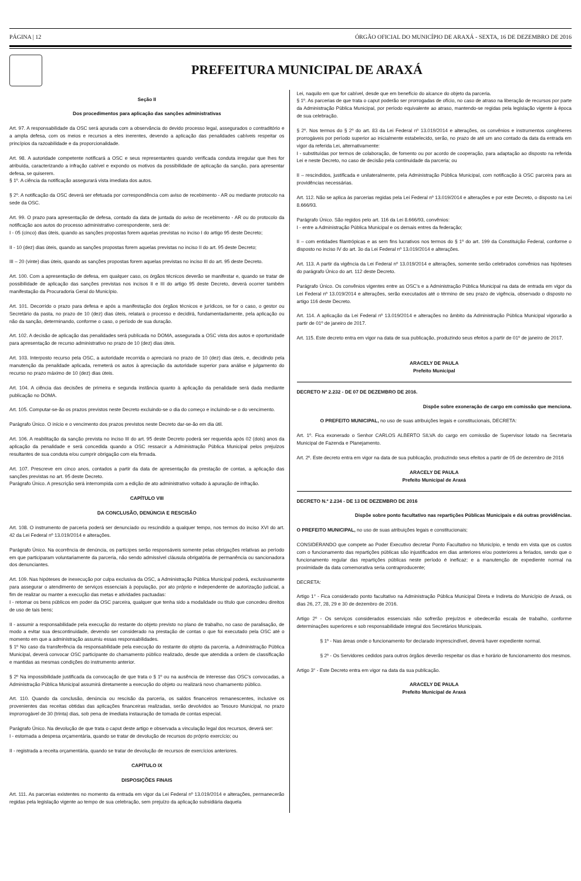PÁGINA | 12 ÓRGÃO OFICIAL DO MUNICÍPIO DE ARAXÁ - SEXTA, 16 DE DEZEMBRO DE 2016
PREFEITURA MUNICIPAL DE ARAXÁ
Seção II
Dos procedimentos para aplicação das sanções administrativas
Art. 97. A responsabilidade da OSC será apurada com a observância do devido processo legal, assegurados o contraditório e a ampla defesa, com os meios e recursos a eles inerentes, devendo a aplicação das penalidades cabíveis respeitar os princípios da razoabilidade e da proporcionalidade.
Art. 98. A autoridade competente notificará a OSC e seus representantes quando verificada conduta irregular que lhes for atribuída, caracterizando a infração cabível e expondo os motivos da possibilidade de aplicação da sanção, para apresentar defesa, se quiserem.
§ 1º. A ciência da notificação assegurará vista imediata dos autos.
§ 2º. A notificação da OSC deverá ser efetuada por correspondência com aviso de recebimento - AR ou mediante protocolo na sede da OSC.
Art. 99. O prazo para apresentação de defesa, contado da data de juntada do aviso de recebimento - AR ou do protocolo da notificação aos autos do processo administrativo correspondente, será de:
I - 05 (cinco) dias úteis, quando as sanções propostas forem aquelas previstas no inciso I do artigo 95 deste Decreto;
II - 10 (dez) dias úteis, quando as sanções propostas forem aquelas previstas no inciso II do art. 95 deste Decreto;
III – 20 (vinte) dias úteis, quando as sanções propostas forem aquelas previstas no inciso III do art. 95 deste Decreto.
Art. 100. Com a apresentação de defesa, em qualquer caso, os órgãos técnicos deverão se manifestar e, quando se tratar de possibilidade de aplicação das sanções previstas nos incisos II e III do artigo 95 deste Decreto, deverá ocorrer também manifestação da Procuradoria Geral do Município.
Art. 101. Decorrido o prazo para defesa e após a manifestação dos órgãos técnicos e jurídicos, se for o caso, o gestor ou Secretário da pasta, no prazo de 10 (dez) dias úteis, relatará o processo e decidirá, fundamentadamente, pela aplicação ou não da sanção, determinando, conforme o caso, o período de sua duração.
Art. 102. A decisão de aplicação das penalidades será publicada no DOMA, assegurada a OSC vista dos autos e oportunidade para apresentação de recurso administrativo no prazo de 10 (dez) dias úteis.
Art. 103. Interposto recurso pela OSC, a autoridade recorrida o apreciará no prazo de 10 (dez) dias úteis, e, decidindo pela manutenção da penalidade aplicada, remeterá os autos à apreciação da autoridade superior para análise e julgamento do recurso no prazo máximo de 10 (dez) dias úteis.
Art. 104. A ciência das decisões de primeira e segunda instância quanto à aplicação da penalidade será dada mediante publicação no DOMA.
Art. 105. Computar-se-ão os prazos previstos neste Decreto excluindo-se o dia do começo e incluindo-se o do vencimento.
Parágrafo Único. O início e o vencimento dos prazos previstos neste Decreto dar-se-ão em dia útil.
Art. 106. A reabilitação da sanção prevista no inciso III do art. 95 deste Decreto poderá ser requerida após 02 (dois) anos da aplicação da penalidade e será concedida quando a OSC ressarcir a Administração Pública Municipal pelos prejuízos resultantes de sua conduta e/ou cumprir obrigação com ela firmada.
Art. 107. Prescreve em cinco anos, contados a partir da data de apresentação da prestação de contas, a aplicação das sanções previstas no art. 95 deste Decreto.
Parágrafo Único. A prescrição será interrompida com a edição de ato administrativo voltado à apuração de infração.
CAPÍTULO VIII
DA CONCLUSÃO, DENÚNCIA E RESCISÃO
Art. 108. O instrumento de parceria poderá ser denunciado ou rescindido a qualquer tempo, nos termos do inciso XVI do art. 42 da Lei Federal nº 13.019/2014 e alterações.
Parágrafo Único. Na ocorrência de denúncia, os partícipes serão responsáveis somente pelas obrigações relativas ao período em que participaram voluntariamente da parceria, não sendo admissível cláusula obrigatória de permanência ou sancionadora dos denunciantes.
Art. 109. Nas hipóteses de inexecução por culpa exclusiva da OSC, a Administração Pública Municipal poderá, exclusivamente para assegurar o atendimento de serviços essenciais à população, por ato próprio e independente de autorização judicial, a fim de realizar ou manter a execução das metas e atividades pactuadas:
I - retomar os bens públicos em poder da OSC parceira, qualquer que tenha sido a modalidade ou título que concedeu direitos de uso de tais bens;
II - assumir a responsabilidade pela execução do restante do objeto previsto no plano de trabalho, no caso de paralisação, de modo a evitar sua descontinuidade, devendo ser considerado na prestação de contas o que foi executado pela OSC até o momento em que a administração assumiu essas responsabilidades.
§ 1º No caso da transferência da responsabilidade pela execução do restante do objeto da parceria, a Administração Pública Municipal, deverá convocar OSC participante do chamamento público realizado, desde que atendida a ordem de classificação e mantidas as mesmas condições do instrumento anterior.
§ 2º Na impossibilidade justificada da convocação de que trata o § 1º ou na ausência de interesse das OSC's convocadas, a Administração Pública Municipal assumirá diretamente a execução do objeto ou realizará novo chamamento público.
Art. 110. Quando da conclusão, denúncia ou rescisão da parceria, os saldos financeiros remanescentes, inclusive os provenientes das receitas obtidas das aplicações financeiras realizadas, serão devolvidos ao Tesouro Municipal, no prazo improrrogável de 30 (trinta) dias, sob pena de imediata instauração de tomada de contas especial.
Parágrafo Único. Na devolução de que trata o caput deste artigo e observada a vinculação legal dos recursos, deverá ser:
I - estornada a despesa orçamentária, quando se tratar de devolução de recursos do próprio exercício; ou
II - registrada a receita orçamentária, quando se tratar de devolução de recursos de exercícios anteriores.
CAPÍTULO IX
DISPOSIÇÕES FINAIS
Art. 111. As parcerias existentes no momento da entrada em vigor da Lei Federal nº 13.019/2014 e alterações, permanecerão regidas pela legislação vigente ao tempo de sua celebração, sem prejuízo da aplicação subsidiária daquela
Lei, naquilo em que for cabível, desde que em benefício do alcance do objeto da parceria.
§ 1º. As parcerias de que trata o caput poderão ser prorrogadas de ofício, no caso de atraso na liberação de recursos por parte da Administração Pública Municipal, por período equivalente ao atraso, mantendo-se regidas pela legislação vigente à época de sua celebração.
§ 2º. Nos termos do § 2º do art. 83 da Lei Federal nº 13.019/2014 e alterações, os convênios e instrumentos congêneres prorrogáveis por período superior ao inicialmente estabelecido, serão, no prazo de até um ano contado da data da entrada em vigor da referida Lei, alternativamente:
I - substituídas por termos de colaboração, de fomento ou por acordo de cooperação, para adaptação ao disposto na referida Lei e neste Decreto, no caso de decisão pela continuidade da parceria; ou
II – rescindidos, justificada e unilateralmente, pela Administração Pública Municipal, com notificação à OSC parceira para as providências necessárias.
Art. 112. Não se aplica às parcerias regidas pela Lei Federal nº 13.019/2014 e alterações e por este Decreto, o disposto na Lei 8.666/93.
Parágrafo Único. São regidos pelo art. 116 da Lei 8.666/93, convênios:
I - entre a Administração Pública Municipal e os demais entres da federação;
II – com entidades filantrópicas e as sem fins lucrativos nos termos do § 1º do art. 199 da Constituição Federal, conforme o disposto no inciso IV do art. 3o da Lei Federal nº 13.019/2014 e alterações.
Art. 113. A partir da vigência da Lei Federal nº 13.019/2014 e alterações, somente serão celebrados convênios nas hipóteses do parágrafo Único do art. 112 deste Decreto.
Parágrafo Único. Os convênios vigentes entre as OSC's e a Administração Pública Municipal na data de entrada em vigor da Lei Federal nº 13.019/2014 e alterações, serão executados até o término de seu prazo de vigência, observado o disposto no artigo 116 deste Decreto.
Art. 114. A aplicação da Lei Federal nº 13.019/2014 e alterações no âmbito da Administração Pública Municipal vigorarão a partir de 01º de janeiro de 2017.
Art. 115. Este decreto entra em vigor na data de sua publicação, produzindo seus efeitos a partir de 01º de janeiro de 2017.
ARACELY DE PAULA
Prefeito Municipal
DECRETO Nº 2.232 - DE 07 DE DEZEMBRO DE 2016.
Dispõe sobre exoneração de cargo em comissão que menciona.
O PREFEITO MUNICIPAL, no uso de suas atribuições legais e constitucionais, DECRETA:
Art. 1º. Fica exonerado o Senhor CARLOS ALBERTO SILVA do cargo em comissão de Supervisor lotado na Secretaria Municipal de Fazenda e Planejamento.
Art. 2º. Este decreto entra em vigor na data de sua publicação, produzindo seus efeitos a partir de 05 de dezembro de 2016
ARACELY DE PAULA
Prefeito Municipal de Araxá
DECRETO N.º 2.234 - DE 13 DE DEZEMBRO DE 2016
Dispõe sobre ponto facultativo nas repartições Públicas Municipais e dá outras providências.
O PREFEITO MUNICIPAL, no uso de suas atribuições legais e constitucionais;
CONSIDERANDO que compete ao Poder Executivo decretar Ponto Facultativo no Município, e tendo em vista que os custos com o funcionamento das repartições públicas são injustificados em dias anteriores e/ou posteriores a feriados, sendo que o funcionamento regular das repartições públicas neste período é ineficaz; e a manutenção de expediente normal na proximidade da data comemorativa seria contraproducente;
DECRETA:
Artigo 1° - Fica considerado ponto facultativo na Administração Pública Municipal Direta e Indireta do Município de Araxá, os dias 26, 27, 28, 29 e 30 de dezembro de 2016.
Artigo 2º - Os serviços considerados essenciais não sofrerão prejuízos e obedecerão escala de trabalho, conforme determinações superiores e sob responsabilidade integral dos Secretários Municipais.
§ 1º - Nas áreas onde o funcionamento for declarado imprescindível, deverá haver expediente normal.
§ 2º - Os Servidores cedidos para outros órgãos deverão respeitar os dias e horário de funcionamento dos mesmos.
Artigo 3° - Este Decreto entra em vigor na data da sua publicação.
ARACELY DE PAULA
Prefeito Municipal de Araxá